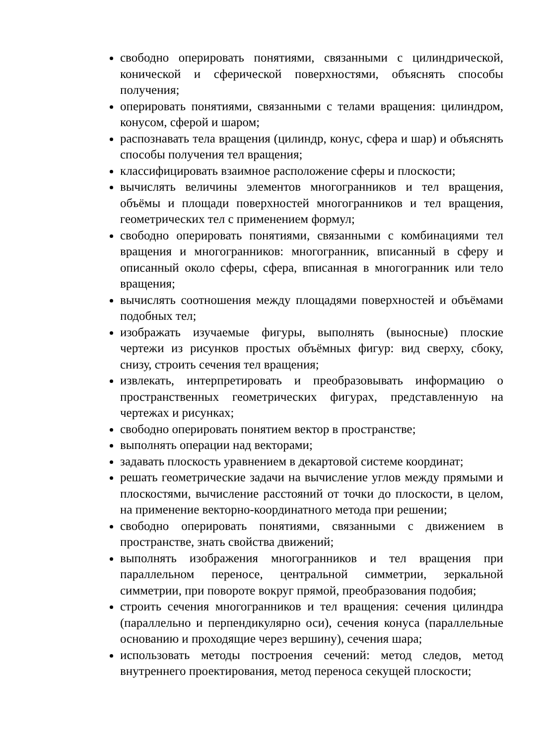свободно оперировать понятиями, связанными с цилиндрической, конической и сферической поверхностями, объяснять способы получения;
оперировать понятиями, связанными с телами вращения: цилиндром, конусом, сферой и шаром;
распознавать тела вращения (цилиндр, конус, сфера и шар) и объяснять способы получения тел вращения;
классифицировать взаимное расположение сферы и плоскости;
вычислять величины элементов многогранников и тел вращения, объёмы и площади поверхностей многогранников и тел вращения, геометрических тел с применением формул;
свободно оперировать понятиями, связанными с комбинациями тел вращения и многогранников: многогранник, вписанный в сферу и описанный около сферы, сфера, вписанная в многогранник или тело вращения;
вычислять соотношения между площадями поверхностей и объёмами подобных тел;
изображать изучаемые фигуры, выполнять (выносные) плоские чертежи из рисунков простых объёмных фигур: вид сверху, сбоку, снизу, строить сечения тел вращения;
извлекать, интерпретировать и преобразовывать информацию о пространственных геометрических фигурах, представленную на чертежах и рисунках;
свободно оперировать понятием вектор в пространстве;
выполнять операции над векторами;
задавать плоскость уравнением в декартовой системе координат;
решать геометрические задачи на вычисление углов между прямыми и плоскостями, вычисление расстояний от точки до плоскости, в целом, на применение векторно-координатного метода при решении;
свободно оперировать понятиями, связанными с движением в пространстве, знать свойства движений;
выполнять изображения многогранников и тел вращения при параллельном переносе, центральной симметрии, зеркальной симметрии, при повороте вокруг прямой, преобразования подобия;
строить сечения многогранников и тел вращения: сечения цилиндра (параллельно и перпендикулярно оси), сечения конуса (параллельные основанию и проходящие через вершину), сечения шара;
использовать методы построения сечений: метод следов, метод внутреннего проектирования, метод переноса секущей плоскости;